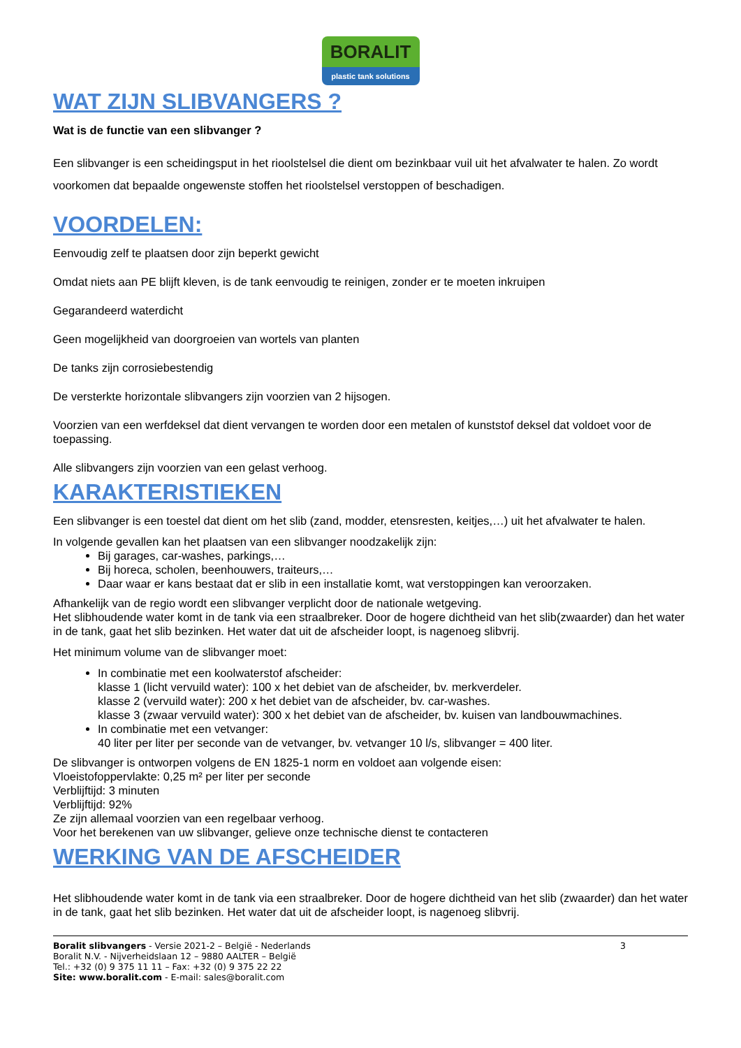BORALIT
plastic tank solutions
WAT ZIJN SLIBVANGERS ?
Wat is de functie van een slibvanger ?
Een slibvanger is een scheidingsput in het rioolstelsel die dient om bezinkbaar vuil uit het afvalwater te halen. Zo wordt voorkomen dat bepaalde ongewenste stoffen het rioolstelsel verstoppen of beschadigen.
VOORDELEN:
Eenvoudig zelf te plaatsen door zijn beperkt gewicht
Omdat niets aan PE blijft kleven, is de tank eenvoudig te reinigen, zonder er te moeten inkruipen
Gegarandeerd waterdicht
Geen mogelijkheid van doorgroeien van wortels van planten
De tanks zijn corrosiebestendig
De versterkte horizontale slibvangers zijn voorzien van 2 hijsogen.
Voorzien van een werfdeksel dat dient vervangen te worden door een metalen of kunststof deksel dat voldoet voor de toepassing.
Alle slibvangers zijn voorzien van een gelast verhoog.
KARAKTERISTIEKEN
Een slibvanger is een toestel dat dient om het slib (zand, modder, etensresten, keitjes,…) uit het afvalwater te halen.
In volgende gevallen kan het plaatsen van een slibvanger noodzakelijk zijn:
Bij garages, car-washes, parkings,…
Bij horeca, scholen, beenhouwers, traiteurs,…
Daar waar er kans bestaat dat er slib in een installatie komt, wat verstoppingen kan veroorzaken.
Afhankelijk van de regio wordt een slibvanger verplicht door de nationale wetgeving.
Het slibhoudende water komt in de tank via een straalbreker. Door de hogere dichtheid van het slib(zwaarder) dan het water in de tank, gaat het slib bezinken. Het water dat uit de afscheider loopt, is nagenoeg slibvrij.
Het minimum volume van de slibvanger moet:
In combinatie met een koolwaterstof afscheider:
klasse 1 (licht vervuild water): 100 x het debiet van de afscheider, bv. merkverdeler.
klasse 2 (vervuild water): 200 x het debiet van de afscheider, bv. car-washes.
klasse 3 (zwaar vervuild water): 300 x het debiet van de afscheider, bv. kuisen van landbouwmachines.
In combinatie met een vetvanger:
40 liter per liter per seconde van de vetvanger, bv. vetvanger 10 l/s, slibvanger = 400 liter.
De slibvanger is ontworpen volgens de EN 1825-1 norm en voldoet aan volgende eisen:
Vloeistofoppervlakte: 0,25 m² per liter per seconde
Verblijftijd: 3 minuten
Verblijftijd: 92%
Ze zijn allemaal voorzien van een regelbaar verhoog.
Voor het berekenen van uw slibvanger, gelieve onze technische dienst te contacteren
WERKING VAN DE AFSCHEIDER
Het slibhoudende water komt in de tank via een straalbreker. Door de hogere dichtheid van het slib (zwaarder) dan het water in de tank, gaat het slib bezinken. Het water dat uit de afscheider loopt, is nagenoeg slibvrij.
Boralit slibvangers - Versie 2021-2 – België - Nederlands 3
Boralit N.V. - Nijverheidslaan 12 – 9880 AALTER – België
Tel.: +32 (0) 9 375 11 11 – Fax: +32 (0) 9 375 22 22
Site: www.boralit.com - E-mail: sales@boralit.com